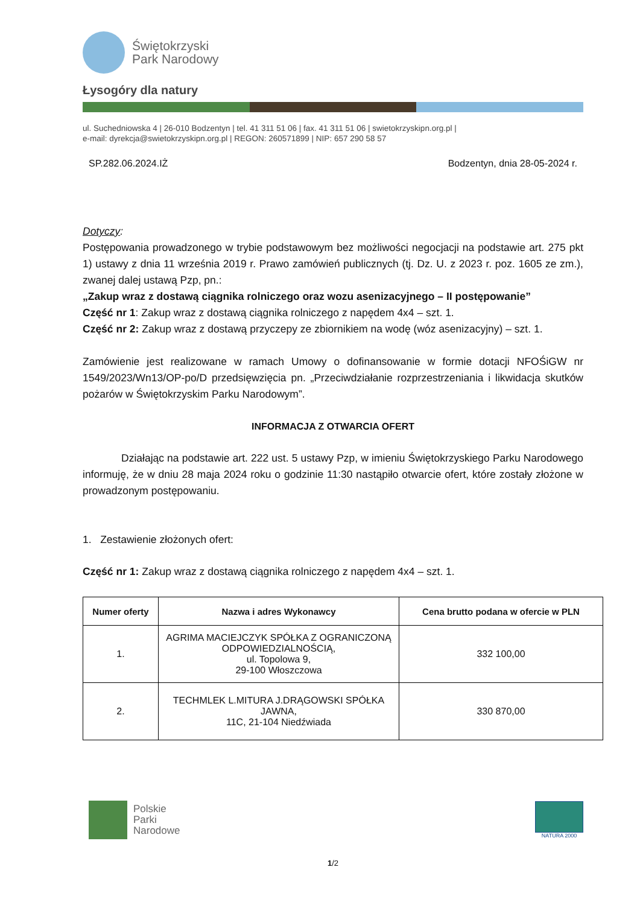Świętokrzyski
Park Narodowy
Łysogóry dla natury
ul. Suchedniowska 4 | 26-010 Bodzentyn | tel. 41 311 51 06 | fax. 41 311 51 06 | swietokrzyskipn.org.pl |
e-mail: dyrekcja@swietokrzyskipn.org.pl | REGON: 260571899 | NIP: 657 290 58 57
SP.282.06.2024.IŻ Bodzentyn, dnia 28-05-2024 r.
Dotyczy:
Postępowania prowadzonego w trybie podstawowym bez możliwości negocjacji na podstawie art. 275 pkt 1) ustawy z dnia 11 września 2019 r. Prawo zamówień publicznych (tj. Dz. U. z 2023 r. poz. 1605 ze zm.), zwanej dalej ustawą Pzp, pn.:
„Zakup wraz z dostawą ciągnika rolniczego oraz wozu asenizacyjnego – II postępowanie”
Część nr 1: Zakup wraz z dostawą ciągnika rolniczego z napędem 4x4 – szt. 1.
Część nr 2: Zakup wraz z dostawą przyczepy ze zbiornikiem na wodę (wóz asenizacyjny) – szt. 1.
Zamówienie jest realizowane w ramach Umowy o dofinansowanie w formie dotacji NFOŚiGW nr 1549/2023/Wn13/OP-po/D przedsięwzięcia pn. „Przeciwdziałanie rozprzestrzeniania i likwidacja skutków pożarów w Świętokrzyskim Parku Narodowym”.
INFORMACJA Z OTWARCIA OFERT
Działając na podstawie art. 222 ust. 5 ustawy Pzp, w imieniu Świętokrzyskiego Parku Narodowego informuję, że w dniu 28 maja 2024 roku o godzinie 11:30 nastąpiło otwarcie ofert, które zostały złożone w prowadzonym postępowaniu.
1. Zestawienie złożonych ofert:
Część nr 1: Zakup wraz z dostawą ciągnika rolniczego z napędem 4x4 – szt. 1.
| Numer oferty | Nazwa i adres Wykonawcy | Cena brutto podana w ofercie w PLN |
| --- | --- | --- |
| 1. | AGRIMA MACIEJCZYK SPÓŁKA Z OGRANICZONĄ ODPOWIEDZIALNOŚCIĄ, ul. Topolowa 9, 29-100 Włoszczowa | 332 100,00 |
| 2. | TECHMLEK L.MITURA J.DRĄGOWSKI SPÓŁKA JAWNA, 11C, 21-104 Niedźwiada | 330 870,00 |
Polskie
Parki
Narodowe
NATURA 2000
1/2